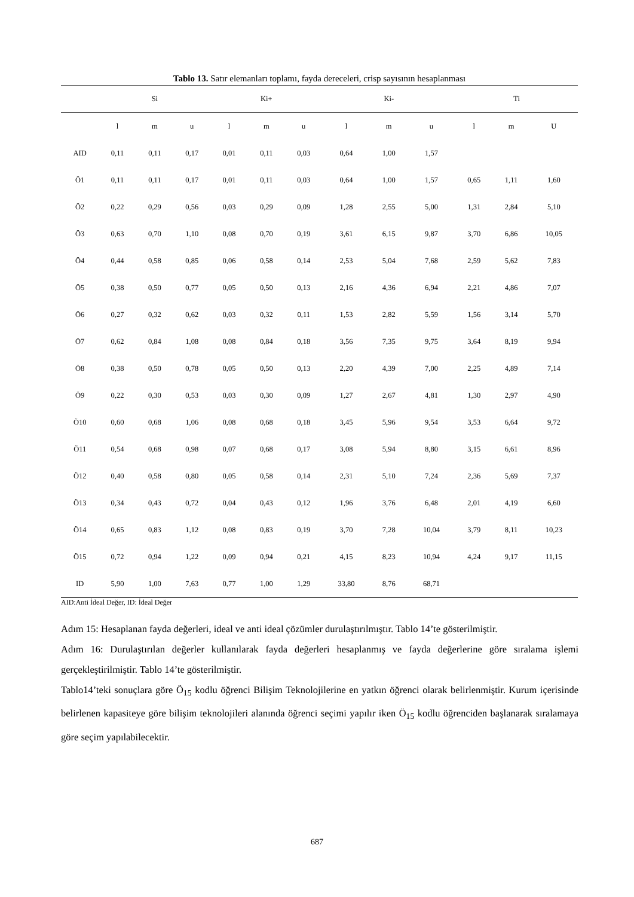Tablo 13. Satır elemanları toplamı, fayda dereceleri, crisp sayısının hesaplanması
| | Si | | | Ki+ | | | Ki- | | | Ti | | |
| --- | --- | --- | --- | --- | --- | --- | --- | --- | --- | --- | --- | --- |
| | l | m | u | l | m | u | l | m | u | l | m | U |
| AID | 0,11 | 0,11 | 0,17 | 0,01 | 0,11 | 0,03 | 0,64 | 1,00 | 1,57 | | | |
| Ö1 | 0,11 | 0,11 | 0,17 | 0,01 | 0,11 | 0,03 | 0,64 | 1,00 | 1,57 | 0,65 | 1,11 | 1,60 |
| Ö2 | 0,22 | 0,29 | 0,56 | 0,03 | 0,29 | 0,09 | 1,28 | 2,55 | 5,00 | 1,31 | 2,84 | 5,10 |
| Ö3 | 0,63 | 0,70 | 1,10 | 0,08 | 0,70 | 0,19 | 3,61 | 6,15 | 9,87 | 3,70 | 6,86 | 10,05 |
| Ö4 | 0,44 | 0,58 | 0,85 | 0,06 | 0,58 | 0,14 | 2,53 | 5,04 | 7,68 | 2,59 | 5,62 | 7,83 |
| Ö5 | 0,38 | 0,50 | 0,77 | 0,05 | 0,50 | 0,13 | 2,16 | 4,36 | 6,94 | 2,21 | 4,86 | 7,07 |
| Ö6 | 0,27 | 0,32 | 0,62 | 0,03 | 0,32 | 0,11 | 1,53 | 2,82 | 5,59 | 1,56 | 3,14 | 5,70 |
| Ö7 | 0,62 | 0,84 | 1,08 | 0,08 | 0,84 | 0,18 | 3,56 | 7,35 | 9,75 | 3,64 | 8,19 | 9,94 |
| Ö8 | 0,38 | 0,50 | 0,78 | 0,05 | 0,50 | 0,13 | 2,20 | 4,39 | 7,00 | 2,25 | 4,89 | 7,14 |
| Ö9 | 0,22 | 0,30 | 0,53 | 0,03 | 0,30 | 0,09 | 1,27 | 2,67 | 4,81 | 1,30 | 2,97 | 4,90 |
| Ö10 | 0,60 | 0,68 | 1,06 | 0,08 | 0,68 | 0,18 | 3,45 | 5,96 | 9,54 | 3,53 | 6,64 | 9,72 |
| Ö11 | 0,54 | 0,68 | 0,98 | 0,07 | 0,68 | 0,17 | 3,08 | 5,94 | 8,80 | 3,15 | 6,61 | 8,96 |
| Ö12 | 0,40 | 0,58 | 0,80 | 0,05 | 0,58 | 0,14 | 2,31 | 5,10 | 7,24 | 2,36 | 5,69 | 7,37 |
| Ö13 | 0,34 | 0,43 | 0,72 | 0,04 | 0,43 | 0,12 | 1,96 | 3,76 | 6,48 | 2,01 | 4,19 | 6,60 |
| Ö14 | 0,65 | 0,83 | 1,12 | 0,08 | 0,83 | 0,19 | 3,70 | 7,28 | 10,04 | 3,79 | 8,11 | 10,23 |
| Ö15 | 0,72 | 0,94 | 1,22 | 0,09 | 0,94 | 0,21 | 4,15 | 8,23 | 10,94 | 4,24 | 9,17 | 11,15 |
| ID | 5,90 | 1,00 | 7,63 | 0,77 | 1,00 | 1,29 | 33,80 | 8,76 | 68,71 | | | |
AID:Anti İdeal Değer, ID: İdeal Değer
Adım 15: Hesaplanan fayda değerleri, ideal ve anti ideal çözümler durulaştırılmıştır. Tablo 14’te gösterilmiştir.
Adım 16: Durulaştırılan değerler kullanılarak fayda değerleri hesaplanmış ve fayda değerlerine göre sıralama işlemi gerçekleştirilmiştir. Tablo 14’te gösterilmiştir.
Tablo14’teki sonuçlara göre Ö<sub>15</sub> kodlu öğrenci Bilişim Teknolojilerine en yatkın öğrenci olarak belirlenmiştir. Kurum içerisinde belirlenen kapasiteye göre bilişim teknolojileri alanında öğrenci seçimi yapılır iken Ö<sub>15</sub> kodlu öğrenciden başlanarak sıralamaya göre seçim yapılabilecektir.
687